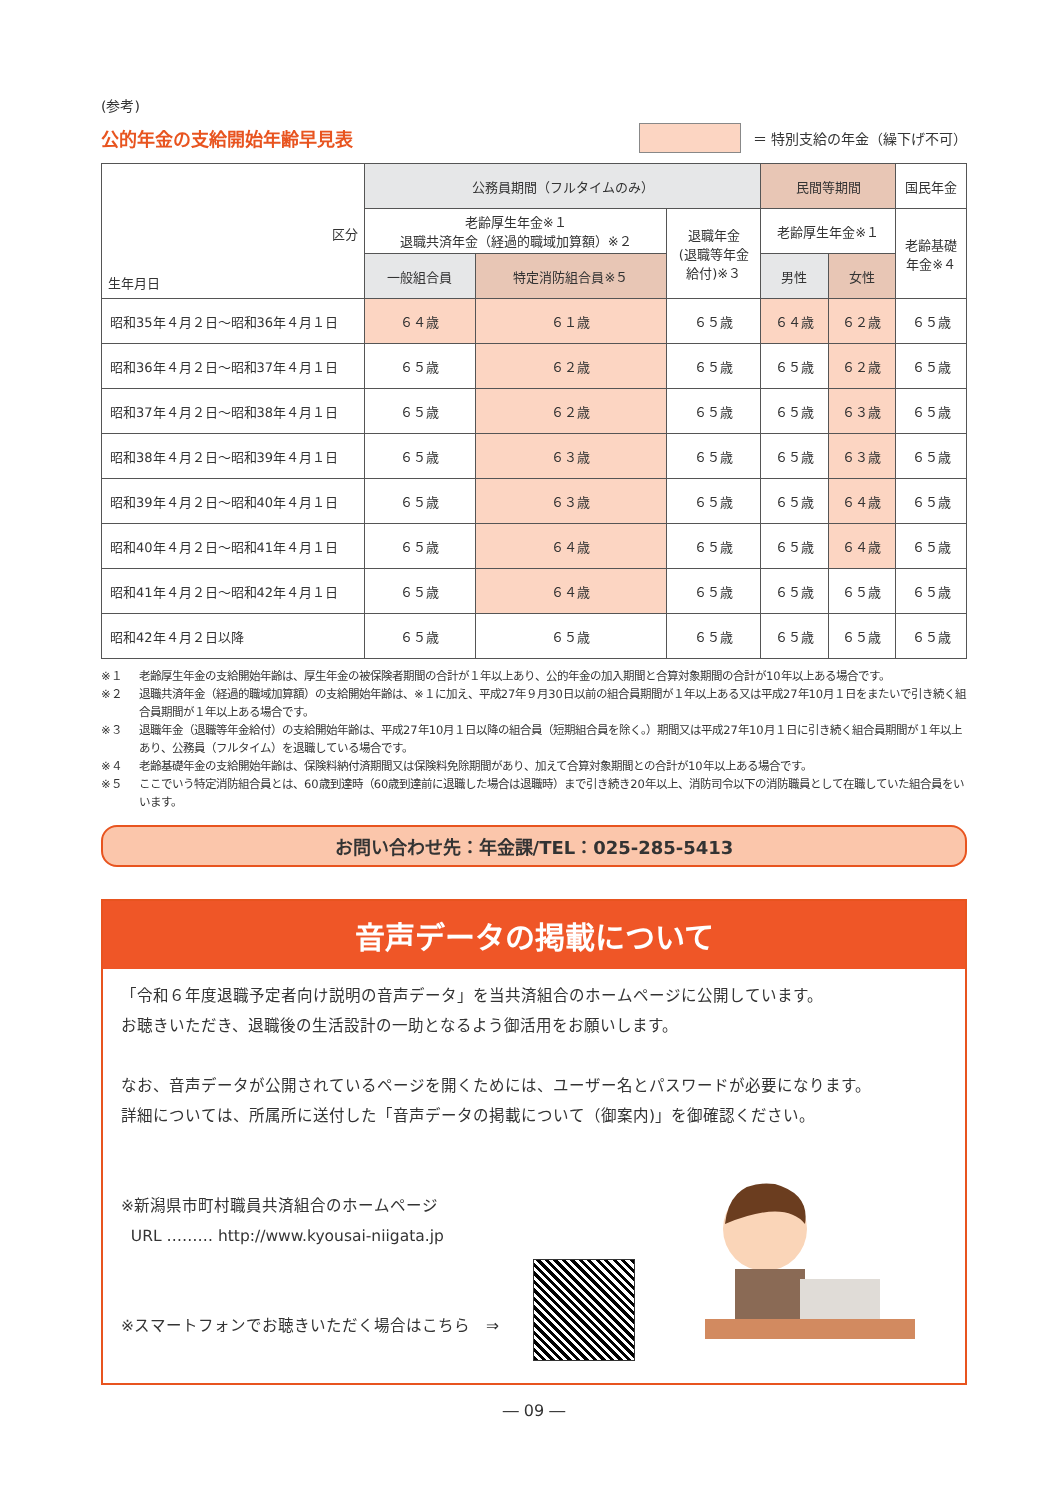(参考)
公的年金の支給開始年齢早見表
＝ 特別支給の年金（繰下げ不可）
| 区分 生年月日 | 公務員期間（フルタイムのみ） | | | 民間等期間 | | 国民年金 |
| --- | --- | --- | --- | --- | --- | --- |
| | 老齢厚生年金※１ 退職共済年金（経過的職域加算額）※２ | | 退職年金 (退職等年金 給付)※３ | 老齢厚生年金※１ | | 老齢基礎 年金※４ |
| | 一般組合員 | 特定消防組合員※５ | | 男性 | 女性 | |
| 昭和35年４月２日～昭和36年４月１日 | ６４歳 | ６１歳 | ６５歳 | ６４歳 | ６２歳 | ６５歳 |
| 昭和36年４月２日～昭和37年４月１日 | ６５歳 | ６２歳 | ６５歳 | ６５歳 | ６２歳 | ６５歳 |
| 昭和37年４月２日～昭和38年４月１日 | ６５歳 | ６２歳 | ６５歳 | ６５歳 | ６３歳 | ６５歳 |
| 昭和38年４月２日～昭和39年４月１日 | ６５歳 | ６３歳 | ６５歳 | ６５歳 | ６３歳 | ６５歳 |
| 昭和39年４月２日～昭和40年４月１日 | ６５歳 | ６３歳 | ６５歳 | ６５歳 | ６４歳 | ６５歳 |
| 昭和40年４月２日～昭和41年４月１日 | ６５歳 | ６４歳 | ６５歳 | ６５歳 | ６４歳 | ６５歳 |
| 昭和41年４月２日～昭和42年４月１日 | ６５歳 | ６４歳 | ６５歳 | ６５歳 | ６５歳 | ６５歳 |
| 昭和42年４月２日以降 | ６５歳 | ６５歳 | ６５歳 | ６５歳 | ６５歳 | ６５歳 |
※１ 老齢厚生年金の支給開始年齢は、厚生年金の被保険者期間の合計が１年以上あり、公的年金の加入期間と合算対象期間の合計が10年以上ある場合です。
※２ 退職共済年金（経過的職域加算額）の支給開始年齢は、※１に加え、平成27年９月30日以前の組合員期間が１年以上ある又は平成27年10月１日をまたいで引き続く組合員期間が１年以上ある場合です。
※３ 退職年金（退職等年金給付）の支給開始年齢は、平成27年10月１日以降の組合員（短期組合員を除く。）期間又は平成27年10月１日に引き続く組合員期間が１年以上あり、公務員（フルタイム）を退職している場合です。
※４ 老齢基礎年金の支給開始年齢は、保険料納付済期間又は保険料免除期間があり、加えて合算対象期間との合計が10年以上ある場合です。
※５ ここでいう特定消防組合員とは、60歳到達時（60歳到達前に退職した場合は退職時）まで引き続き20年以上、消防司令以下の消防職員として在職していた組合員をいいます。
お問い合わせ先：年金課/TEL：025-285-5413
音声データの掲載について
「令和６年度退職予定者向け説明の音声データ」を当共済組合のホームページに公開しています。
お聴きいただき、退職後の生活設計の一助となるよう御活用をお願いします。
なお、音声データが公開されているページを開くためには、ユーザー名とパスワードが必要になります。
詳細については、所属所に送付した「音声データの掲載について（御案内)」を御確認ください。
※新潟県市町村職員共済組合のホームページ
URL ……… http://www.kyousai-niigata.jp
※スマートフォンでお聴きいただく場合はこちら　⇒
― 09 ―